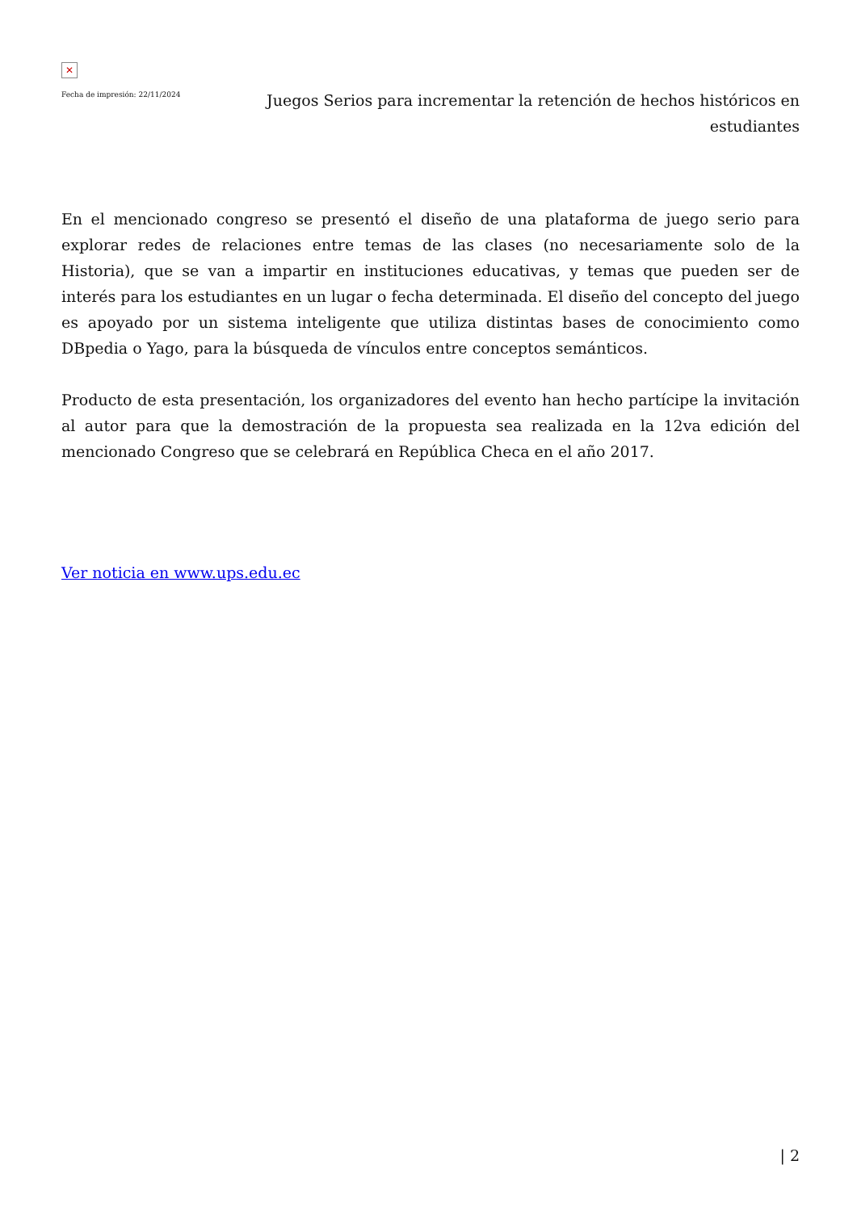✕
Fecha de impresión: 22/11/2024
Juegos Serios para incrementar la retención de hechos históricos en estudiantes
En el mencionado congreso se presentó el diseño de una plataforma de juego serio para explorar redes de relaciones entre temas de las clases (no necesariamente solo de la Historia), que se van a impartir en instituciones educativas, y temas que pueden ser de interés para los estudiantes en un lugar o fecha determinada. El diseño del concepto del juego es apoyado por un sistema inteligente que utiliza distintas bases de conocimiento como DBpedia o Yago, para la búsqueda de vínculos entre conceptos semánticos.
Producto de esta presentación, los organizadores del evento han hecho partícipe la invitación al autor para que la demostración de la propuesta sea realizada en la 12va edición del mencionado Congreso que se celebrará en República Checa en el año 2017.
Ver noticia en www.ups.edu.ec
| 2